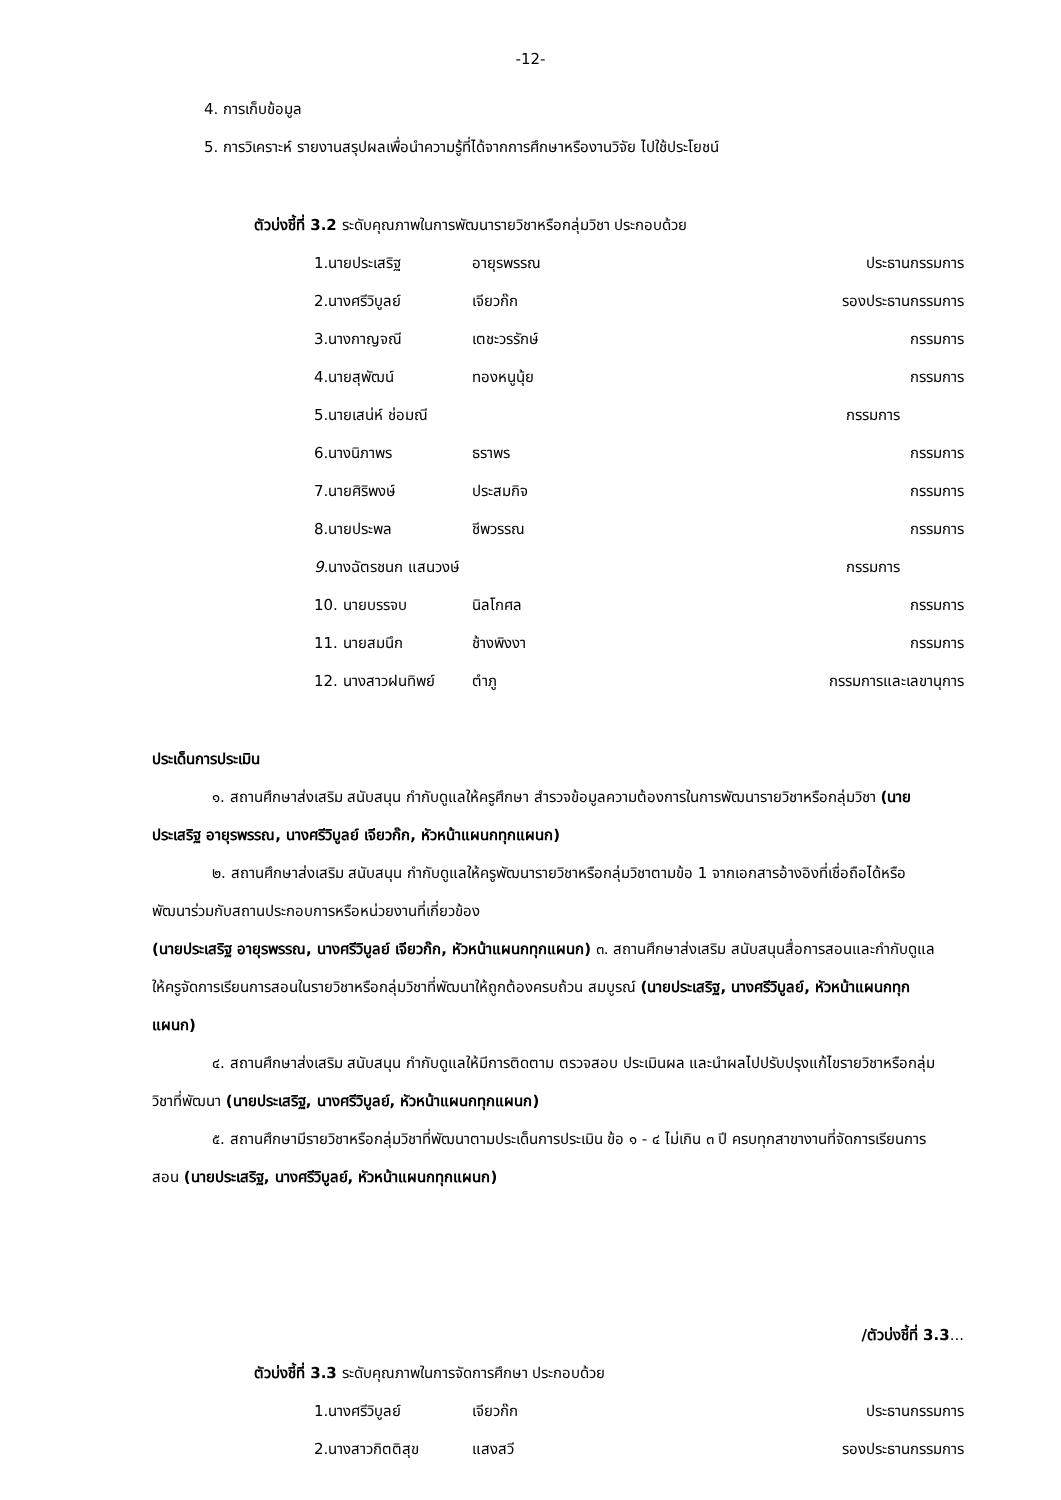-12-
4. การเก็บข้อมูล
5. การวิเคราะห์ รายงานสรุปผลเพื่อนำความรู้ที่ได้จากการศึกษาหรืองานวิจัย ไปใช้ประโยชน์
ตัวบ่งชี้ที่ 3.2 ระดับคุณภาพในการพัฒนารายวิชาหรือกลุ่มวิชา ประกอบด้วย
1.นายประเสริฐ อายุรพรรณ ประธานกรรมการ
2.นางศรีวิบูลย์ เจียวก๊ก รองประธานกรรมการ
3.นางกาญจณี เตชะวรรักษ์ กรรมการ
4.นายสุพัฒน์ ทองหนูนุ้ย กรรมการ
5.นายเสน่ห์ ช่อมณี กรรมการ
6.นางนิภาพร ธราพร กรรมการ
7.นายศิริพงษ์ ประสมกิจ กรรมการ
8.นายประพล ชีพวรรณ กรรมการ
9. นางฉัตรชนก แสนวงษ์ กรรมการ
10. นายบรรจบ นิลโกศล กรรมการ
11. นายสมนึก ช้างพิงงา กรรมการ
12. นางสาวฝนทิพย์ ตำภู กรรมการและเลขานุการ
ประเด็นการประเมิน
๑. สถานศึกษาส่งเสริม สนับสนุน กำกับดูแลให้ครูศึกษา สำรวจข้อมูลความต้องการในการพัฒนารายวิชาหรือกลุ่มวิชา (นายประเสริฐ อายุรพรรณ, นางศรีวิบูลย์ เจียวก๊ก, หัวหน้าแผนกทุกแผนก)
๒. สถานศึกษาส่งเสริม สนับสนุน กำกับดูแลให้ครูพัฒนารายวิชาหรือกลุ่มวิชาตามข้อ 1 จากเอกสารอ้างอิงที่เชื่อถือได้หรือพัฒนาร่วมกับสถานประกอบการหรือหน่วยงานที่เกี่ยวข้อง
(นายประเสริฐ อายุรพรรณ, นางศรีวิบูลย์ เจียวก๊ก, หัวหน้าแผนกทุกแผนก) ๓. สถานศึกษาส่งเสริม สนับสนุนสื่อการสอนและกำกับดูแลให้ครูจัดการเรียนการสอนในรายวิชาหรือกลุ่มวิชาที่พัฒนาให้ถูกต้องครบถ้วน สมบูรณ์ (นายประเสริฐ, นางศรีวิบูลย์, หัวหน้าแผนกทุกแผนก)
๔. สถานศึกษาส่งเสริม สนับสนุน กำกับดูแลให้มีการติดตาม ตรวจสอบ ประเมินผล และนำผลไปปรับปรุงแก้ไขรายวิชาหรือกลุ่มวิชาที่พัฒนา (นายประเสริฐ, นางศรีวิบูลย์, หัวหน้าแผนกทุกแผนก)
๕. สถานศึกษามีรายวิชาหรือกลุ่มวิชาที่พัฒนาตามประเด็นการประเมิน ข้อ ๑ - ๔ ไม่เกิน ๓ ปี ครบทุกสาขางานที่จัดการเรียนการสอน (นายประเสริฐ, นางศรีวิบูลย์, หัวหน้าแผนกทุกแผนก)
/ตัวบ่งชี้ที่ 3.3...
ตัวบ่งชี้ที่ 3.3 ระดับคุณภาพในการจัดการศึกษา ประกอบด้วย
1.นางศรีวิบูลย์ เจียวก๊ก ประธานกรรมการ
2.นางสาวกิตติสุข แสงสวี รองประธานกรรมการ